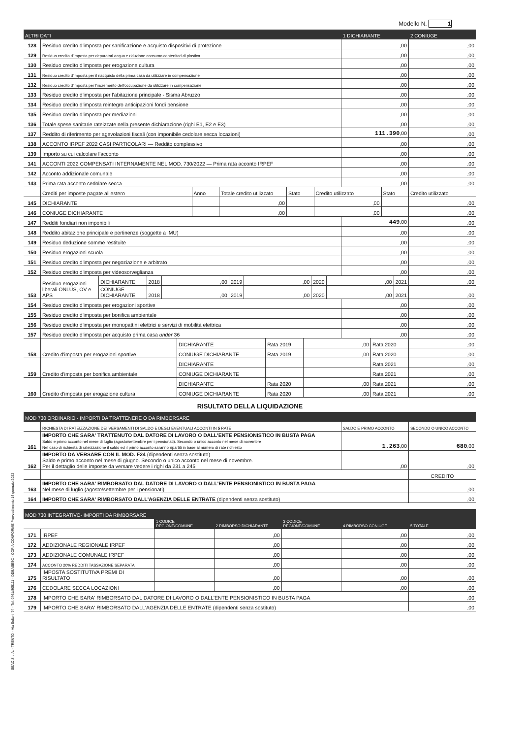SEAC S.p.A. - TRENTO - Via Solteri, 74 - Tel. 0461/805111 - DDBASE5C - COPIA CONFORME Provvedimento 14 gennaio 2022
Modello N. 1
| ALTRI DATI | | 1 DICHIARANTE | 2 CONIUGE |
| --- | --- | --- | --- |
| 128 | Residuo credito d'imposta per sanificazione e acquisto dispositivi di protezione | ,00 | ,00 |
| 129 | Residuo credito d'imposta per depuratori acqua e riduzione consumo contenitori di plastica | ,00 | ,00 |
| 130 | Residuo credito d'imposta per erogazione cultura | ,00 | ,00 |
| 131 | Residuo credito d'imposta per il riacquisto della prima casa da utilizzare in compensazione | ,00 | ,00 |
| 132 | Residuo credito d'imposta per l'incremento dell'occupazione da utilizzare in compensazione | ,00 | ,00 |
| 133 | Residuo credito d'imposta per l'abitazione principale - Sisma Abruzzo | ,00 | ,00 |
| 134 | Residuo credito d'imposta reintegro anticipazioni fondi pensione | ,00 | ,00 |
| 135 | Residuo credito d'imposta per mediazioni | ,00 | ,00 |
| 136 | Totale spese sanitarie rateizzate nella presente dichiarazione (righi E1, E2 e E3) | ,00 | ,00 |
| 137 | Reddito di riferimento per agevolazioni fiscali (con imponibile cedolare secca locazioni) | 111.390 ,00 | ,00 |
| 138 | ACCONTO IRPEF 2022 CASI PARTICOLARI — Reddito complessivo | ,00 | ,00 |
| 139 | Importo su cui calcolare l'acconto | ,00 | ,00 |
| 141 | ACCONTI 2022 COMPENSATI INTERNAMENTE NEL MOD. 730/2022 — Prima rata acconto IRPEF | ,00 | ,00 |
| 142 | Acconto addizionale comunale | ,00 | ,00 |
| 143 | Prima rata acconto cedolare secca | ,00 | ,00 |
| | Crediti per imposte pagate all'estero | Anno | Totale credito utilizzato | Stato | Credito utilizzato | Stato | Credito utilizzato |
| 145 | DICHIARANTE | | ,00 | | ,00 | | ,00 |
| 146 | CONIUGE DICHIARANTE | | ,00 | | ,00 | | ,00 |
| 147 | Redditi fondiari non imponibili | 449 ,00 | ,00 |
| 148 | Reddito abitazione principale e pertinenze (soggette a IMU) | ,00 | ,00 |
| 149 | Residuo deduzione somme restituite | ,00 | ,00 |
| 150 | Residuo erogazioni scuola | ,00 | ,00 |
| 151 | Residuo credito d'imposta per negoziazione e arbitrato | ,00 | ,00 |
| 152 | Residuo credito d'imposta per videosorveglianza | ,00 | ,00 |
| 153 | Residuo erogazioni liberali ONLUS, OV e APS | DICHIARANTE | 2018 | ,00 | 2019 | ,00 | 2020 | ,00 | 2021 | ,00 |
| | | CONIUGE DICHIARANTE | 2018 | ,00 | 2019 | ,00 | 2020 | ,00 | 2021 | ,00 |
| 154 | Residuo credito d'imposta per erogazioni sportive | ,00 | ,00 |
| 155 | Residuo credito d'imposta per bonifica ambientale | ,00 | ,00 |
| 156 | Residuo credito d'imposta per monopattini elettrici e servizi di mobilità elettrica | ,00 | ,00 |
| 157 | Residuo credito d'imposta per acquisto prima casa under 36 | ,00 | ,00 |
| 158 | Credito d'imposta per erogazioni sportive | DICHIARANTE | Rata 2019 | ,00 | Rata 2020 | ,00 |
| | | CONIUGE DICHIARANTE | Rata 2019 | ,00 | Rata 2020 | ,00 |
| 159 | Credito d'imposta per bonifica ambientale | DICHIARANTE | | | Rata 2021 | ,00 |
| | | CONIUGE DICHIARANTE | | | Rata 2021 | ,00 |
| 160 | Credito d'imposta per erogazione cultura | DICHIARANTE | Rata 2020 | ,00 | Rata 2021 | ,00 |
| | | CONIUGE DICHIARANTE | Rata 2020 | ,00 | Rata 2021 | ,00 |
RISULTATO DELLA LIQUIDAZIONE
| MOD 730 ORDINARIO - IMPORTI DA TRATTENERE O DA RIMBORSARE | | | |
| --- | --- | --- | --- |
| | RICHIESTA DI RATEIZZAZIONE DEI VERSAMENTI DI SALDO E DEGLI EVENTUALI ACCONTI IN 5 RATE | SALDO E PRIMO ACCONTO | SECONDO O UNICO ACCONTO |
| 161 | IMPORTO CHE SARA' TRATTENUTO DAL DATORE DI LAVORO O DALL'ENTE PENSIONISTICO IN BUSTA PAGA Saldo e primo acconto nel mese di luglio (agosto/settembre per i pensionati). Secondo o unico acconto nel mese di novembre Nel caso di richiesta di rateizzazione il saldo ed il primo acconto saranno ripartiti in base al numero di rate richiesto | 1.263 ,00 | 680 ,00 |
| 162 | IMPORTO DA VERSARE CON IL MOD. F24 (dipendenti senza sostituto). Saldo e primo acconto nel mese di giugno. Secondo o unico acconto nel mese di novembre. Per il dettaglio delle imposte da versare vedere i righi da 231 a 245 | ,00 | ,00 |
| | | | CREDITO |
| 163 | IMPORTO CHE SARA' RIMBORSATO DAL DATORE DI LAVORO O DALL'ENTE PENSIONISTICO IN BUSTA PAGA Nel mese di luglio (agosto/settembre per i pensionati) | | ,00 |
| 164 | IMPORTO CHE SARA' RIMBORSATO DALL'AGENZIA DELLE ENTRATE (dipendenti senza sostituto) | | ,00 |
| MOD 730 INTEGRATIVO- IMPORTI DA RIMBORSARE | | | | | | |
| --- | --- | --- | --- | --- | --- | --- |
| | | 1 CODICE REGIONE/COMUNE | 2 RIMBORSO DICHIARANTE | 3 CODICE REGIONE/COMUNE | 4 RIMBORSO CONIUGE | 5 TOTALE |
| 171 | IRPEF | | ,00 | | ,00 | ,00 |
| 172 | ADDIZIONALE REGIONALE IRPEF | | ,00 | | ,00 | ,00 |
| 173 | ADDIZIONALE COMUNALE IRPEF | | ,00 | | ,00 | ,00 |
| 174 | ACCONTO 20% REDDITI TASSAZIONE SEPARATA | | ,00 | | ,00 | ,00 |
| 175 | IMPOSTA SOSTITUTIVA PREMI DI RISULTATO | | ,00 | | ,00 | ,00 |
| 176 | CEDOLARE SECCA LOCAZIONI | | ,00 | | ,00 | ,00 |
| 178 | IMPORTO CHE SARA' RIMBORSATO DAL DATORE DI LAVORO O DALL'ENTE PENSIONISTICO IN BUSTA PAGA | | | | | ,00 |
| 179 | IMPORTO CHE SARA' RIMBORSATO DALL'AGENZIA DELLE ENTRATE (dipendenti senza sostituto) | | | | | ,00 |